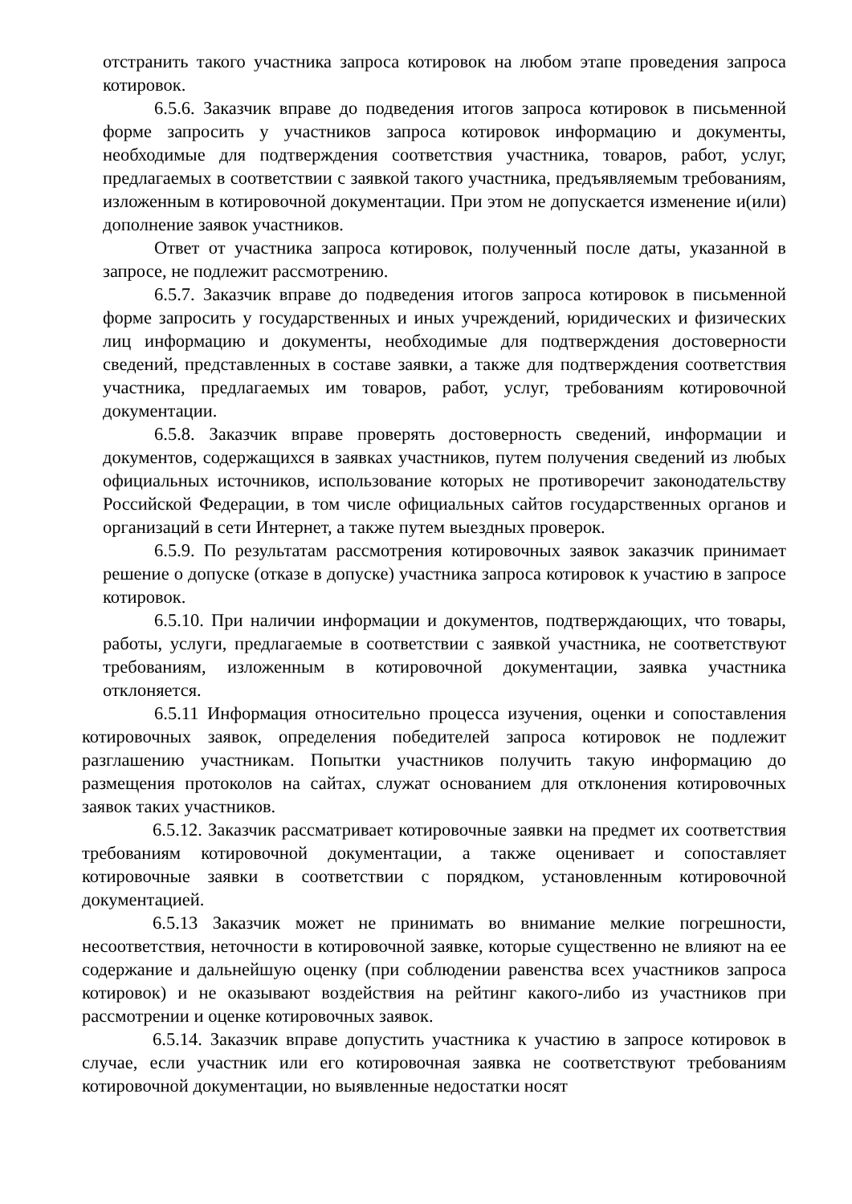отстранить такого участника запроса котировок на любом этапе проведения запроса котировок.
6.5.6. Заказчик вправе до подведения итогов запроса котировок в письменной форме запросить у участников запроса котировок информацию и документы, необходимые для подтверждения соответствия участника, товаров, работ, услуг, предлагаемых в соответствии с заявкой такого участника, предъявляемым требованиям, изложенным в котировочной документации. При этом не допускается изменение и(или) дополнение заявок участников.
Ответ от участника запроса котировок, полученный после даты, указанной в запросе, не подлежит рассмотрению.
6.5.7. Заказчик вправе до подведения итогов запроса котировок в письменной форме запросить у государственных и иных учреждений, юридических и физических лиц информацию и документы, необходимые для подтверждения достоверности сведений, представленных в составе заявки, а также для подтверждения соответствия участника, предлагаемых им товаров, работ, услуг, требованиям котировочной документации.
6.5.8. Заказчик вправе проверять достоверность сведений, информации и документов, содержащихся в заявках участников, путем получения сведений из любых официальных источников, использование которых не противоречит законодательству Российской Федерации, в том числе официальных сайтов государственных органов и организаций в сети Интернет, а также путем выездных проверок.
6.5.9. По результатам рассмотрения котировочных заявок заказчик принимает решение о допуске (отказе в допуске) участника запроса котировок к участию в запросе котировок.
6.5.10. При наличии информации и документов, подтверждающих, что товары, работы, услуги, предлагаемые в соответствии с заявкой участника, не соответствуют требованиям, изложенным в котировочной документации, заявка участника отклоняется.
6.5.11 Информация относительно процесса изучения, оценки и сопоставления котировочных заявок, определения победителей запроса котировок не подлежит разглашению участникам. Попытки участников получить такую информацию до размещения протоколов на сайтах, служат основанием для отклонения котировочных заявок таких участников.
6.5.12. Заказчик рассматривает котировочные заявки на предмет их соответствия требованиям котировочной документации, а также оценивает и сопоставляет котировочные заявки в соответствии с порядком, установленным котировочной документацией.
6.5.13 Заказчик может не принимать во внимание мелкие погрешности, несоответствия, неточности в котировочной заявке, которые существенно не влияют на ее содержание и дальнейшую оценку (при соблюдении равенства всех участников запроса котировок) и не оказывают воздействия на рейтинг какого-либо из участников при рассмотрении и оценке котировочных заявок.
6.5.14. Заказчик вправе допустить участника к участию в запросе котировок в случае, если участник или его котировочная заявка не соответствуют требованиям котировочной документации, но выявленные недостатки носят